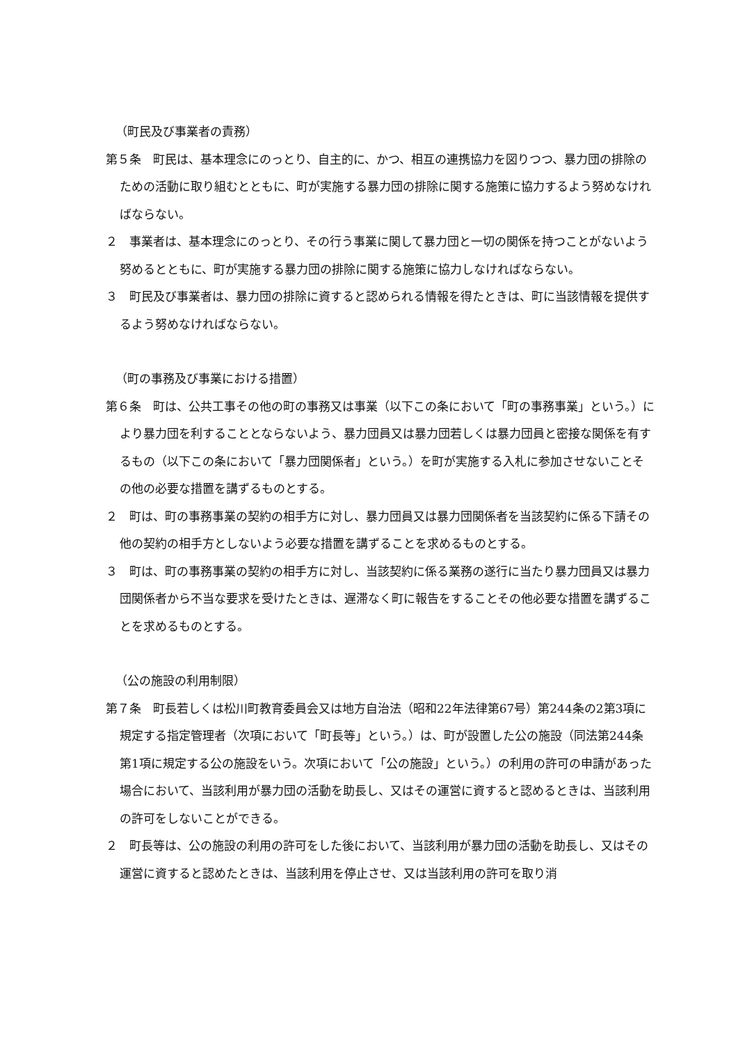（町民及び事業者の責務）
第５条　町民は、基本理念にのっとり、自主的に、かつ、相互の連携協力を図りつつ、暴力団の排除のための活動に取り組むとともに、町が実施する暴力団の排除に関する施策に協力するよう努めなければならない。
２　事業者は、基本理念にのっとり、その行う事業に関して暴力団と一切の関係を持つことがないよう努めるとともに、町が実施する暴力団の排除に関する施策に協力しなければならない。
３　町民及び事業者は、暴力団の排除に資すると認められる情報を得たときは、町に当該情報を提供するよう努めなければならない。
（町の事務及び事業における措置）
第６条　町は、公共工事その他の町の事務又は事業（以下この条において「町の事務事業」という。）により暴力団を利することとならないよう、暴力団員又は暴力団若しくは暴力団員と密接な関係を有するもの（以下この条において「暴力団関係者」という。）を町が実施する入札に参加させないことその他の必要な措置を講ずるものとする。
２　町は、町の事務事業の契約の相手方に対し、暴力団員又は暴力団関係者を当該契約に係る下請その他の契約の相手方としないよう必要な措置を講ずることを求めるものとする。
３　町は、町の事務事業の契約の相手方に対し、当該契約に係る業務の遂行に当たり暴力団員又は暴力団関係者から不当な要求を受けたときは、遅滞なく町に報告をすることその他必要な措置を講ずることを求めるものとする。
（公の施設の利用制限）
第７条　町長若しくは松川町教育委員会又は地方自治法（昭和22年法律第67号）第244条の2第3項に規定する指定管理者（次項において「町長等」という。）は、町が設置した公の施設（同法第244条第1項に規定する公の施設をいう。次項において「公の施設」という。）の利用の許可の申請があった場合において、当該利用が暴力団の活動を助長し、又はその運営に資すると認めるときは、当該利用の許可をしないことができる。
２　町長等は、公の施設の利用の許可をした後において、当該利用が暴力団の活動を助長し、又はその運営に資すると認めたときは、当該利用を停止させ、又は当該利用の許可を取り消